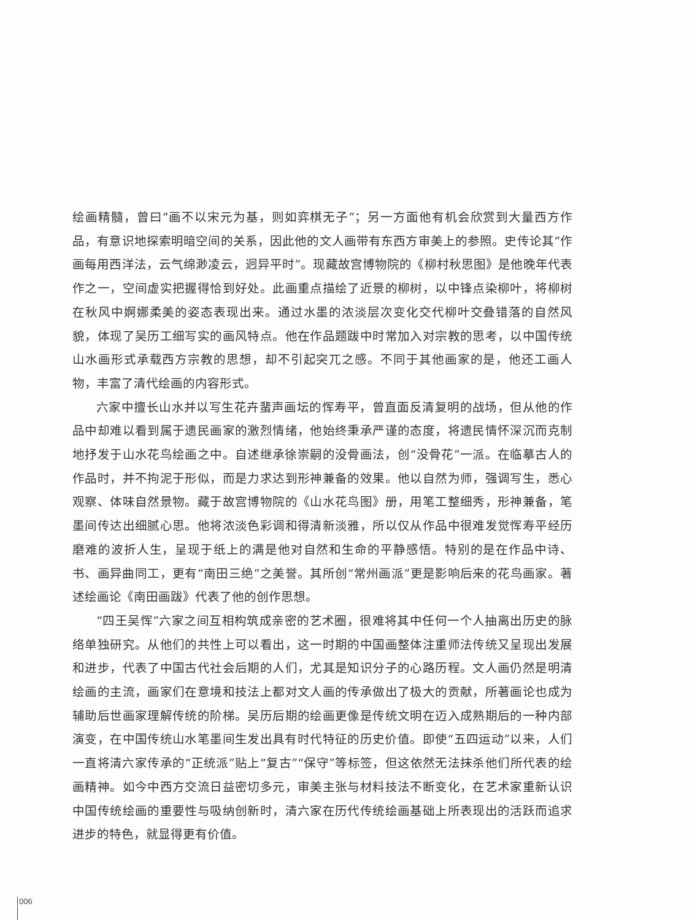绘画精髓，曾曰“画不以宋元为基，则如弈棋无子”；另一方面他有机会欣赏到大量西方作品，有意识地探索明暗空间的关系，因此他的文人画带有东西方审美上的参照。史传论其“作画每用西洋法，云气绵渺凌云，迥异平时”。现藏故宫博物院的《柳村秋思图》是他晚年代表作之一，空间虚实把握得恰到好处。此画重点描绘了近景的柳树，以中锋点染柳叶，将柳树在秋风中婀娜柔美的姿态表现出来。通过水墨的浓淡层次变化交代柳叶交叠错落的自然风貌，体现了吴历工细写实的画风特点。他在作品题跋中时常加入对宗教的思考，以中国传统山水画形式承载西方宗教的思想，却不引起突兀之感。不同于其他画家的是，他还工画人物，丰富了清代绘画的内容形式。
六家中擅长山水并以写生花卉蜚声画坛的恽寿平，曾直面反清复明的战场，但从他的作品中却难以看到属于遗民画家的激烈情绪，他始终秉承严谨的态度，将遗民情怀深沉而克制地抒发于山水花鸟绘画之中。自述继承徐崇嗣的没骨画法，创“没骨花”一派。在临摹古人的作品时，并不拘泥于形似，而是力求达到形神兼备的效果。他以自然为师，强调写生，悉心观察、体味自然景物。藏于故宫博物院的《山水花鸟图》册，用笔工整细秀，形神兼备，笔墨间传达出细腻心思。他将浓淡色彩调和得清新淡雅，所以仅从作品中很难发觉恽寿平经历磨难的波折人生，呈现于纸上的满是他对自然和生命的平静感悟。特别的是在作品中诗、书、画异曲同工，更有“南田三绝”之美誉。其所创“常州画派”更是影响后来的花鸟画家。著述绘画论《南田画跋》代表了他的创作思想。
“四王吴恽”六家之间互相构筑成亲密的艺术圈，很难将其中任何一个人抽离出历史的脉络单独研究。从他们的共性上可以看出，这一时期的中国画整体注重师法传统又呈现出发展和进步，代表了中国古代社会后期的人们，尤其是知识分子的心路历程。文人画仍然是明清绘画的主流，画家们在意境和技法上都对文人画的传承做出了极大的贡献，所著画论也成为辅助后世画家理解传统的阶梯。吴历后期的绘画更像是传统文明在迈入成熟期后的一种内部演变，在中国传统山水笔墨间生发出具有时代特征的历史价值。即使“五四运动”以来，人们一直将清六家传承的“正统派”贴上“复古”“保守”等标签，但这依然无法抹杀他们所代表的绘画精神。如今中西方交流日益密切多元，审美主张与材料技法不断变化，在艺术家重新认识中国传统绘画的重要性与吸纳创新时，清六家在历代传统绘画基础上所表现出的活跃而追求进步的特色，就显得更有价值。
006